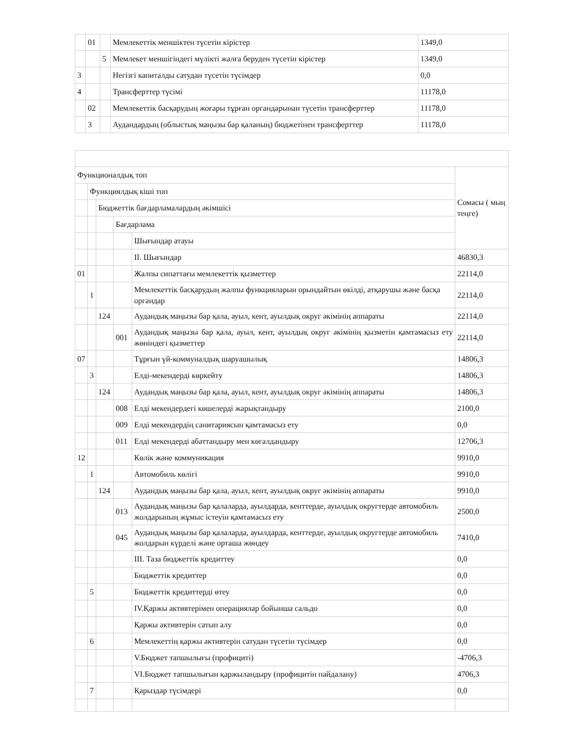| | 01 | | Мемлекеттік меншіктен түсетін кірістер | 1349,0 |
| | | 5 | Мемлекет меншігіндегі мүлікті жалға беруден түсетін кірістер | 1349,0 |
| 3 | | | Негізгі капиталды сатудан түсетін түсімдер | 0,0 |
| 4 | | | Трансферттер түсімі | 11178,0 |
| | 02 | | Мемлекеттік басқарудың жоғары тұрған органдарынан түсетін трансферттер | 11178,0 |
| | 3 | | Аудандардың (облыстық маңызы бар қаланың) бюджетінен трансферттер | 11178,0 |
| Функционалдық топ | | | | | Сомасы ( мың теңге) |
| | Функциялдық кіші топ | | | | |
| | | Бюджеттік бағдарламалардың әкімшісі | | | |
| | | | Бағдарлама | | |
| | | | | Шығындар атауы | |
| | | | | II. Шығындар | 46830,3 |
| 01 | | | | Жалпы сипаттағы мемлекеттік қызметтер | 22114,0 |
| | 1 | | | Мемлекеттік басқарудың жалпы функцияларын орындайтын өкілді, атқарушы және басқа органдар | 22114,0 |
| | | 124 | | Аудандық маңызы бар қала, ауыл, кент, ауылдық округ әкімінің аппараты | 22114,0 |
| | | | 001 | Аудандық маңызы бар қала, ауыл, кент, ауылдық округ әкімінің қызметін қамтамасыз ету жөніндегі қызметтер | 22114,0 |
| 07 | | | | Тұрғын үй-коммуналдық шаруашылық | 14806,3 |
| | 3 | | | Елді-мекендерді көркейту | 14806,3 |
| | | 124 | | Аудандық маңызы бар қала, ауыл, кент, ауылдық округ әкімінің аппараты | 14806,3 |
| | | | 008 | Елді мекендердегі көшелерді жарықтандыру | 2100,0 |
| | | | 009 | Елді мекендердің санитариясын қамтамасыз ету | 0,0 |
| | | | 011 | Елді мекендерді абаттандыру мен көгалдандыру | 12706,3 |
| 12 | | | | Көлік және коммуникация | 9910,0 |
| | 1 | | | Автомобиль көлігі | 9910,0 |
| | | 124 | | Аудандық маңызы бар қала, ауыл, кент, ауылдық округ әкімінің аппараты | 9910,0 |
| | | | 013 | Аудандық маңызы бар қалаларда, ауылдарда, кенттерде, ауылдық округтерде автомобиль жолдарының жұмыс істеуін қамтамасыз ету | 2500,0 |
| | | | 045 | Аудандық маңызы бар қалаларда, ауылдарда, кенттерде, ауылдық округтерде автомобиль жолдарын күрделі және орташа жөндеу | 7410,0 |
| | | | | III. Таза бюджеттік кредиттеу | 0,0 |
| | | | | Бюджеттік кредиттер | 0,0 |
| | 5 | | | Бюджеттік кредиттерді өтеу | 0,0 |
| | | | | IV.Қаржы активтерімен операциялар бойынша сальдо | 0,0 |
| | | | | Қаржы активтерін сатып алу | 0,0 |
| | 6 | | | Мемлекеттің қаржы активтерін сатудан түсетін түсімдер | 0,0 |
| | | | | V.Бюджет тапшылығы (профициті) | -4706,3 |
| | | | | VI.Бюджет тапшылығын қаржыландыру (профицитін пайдалану) | 4706,3 |
| | 7 | | | Қарыздар түсімдері | 0,0 |